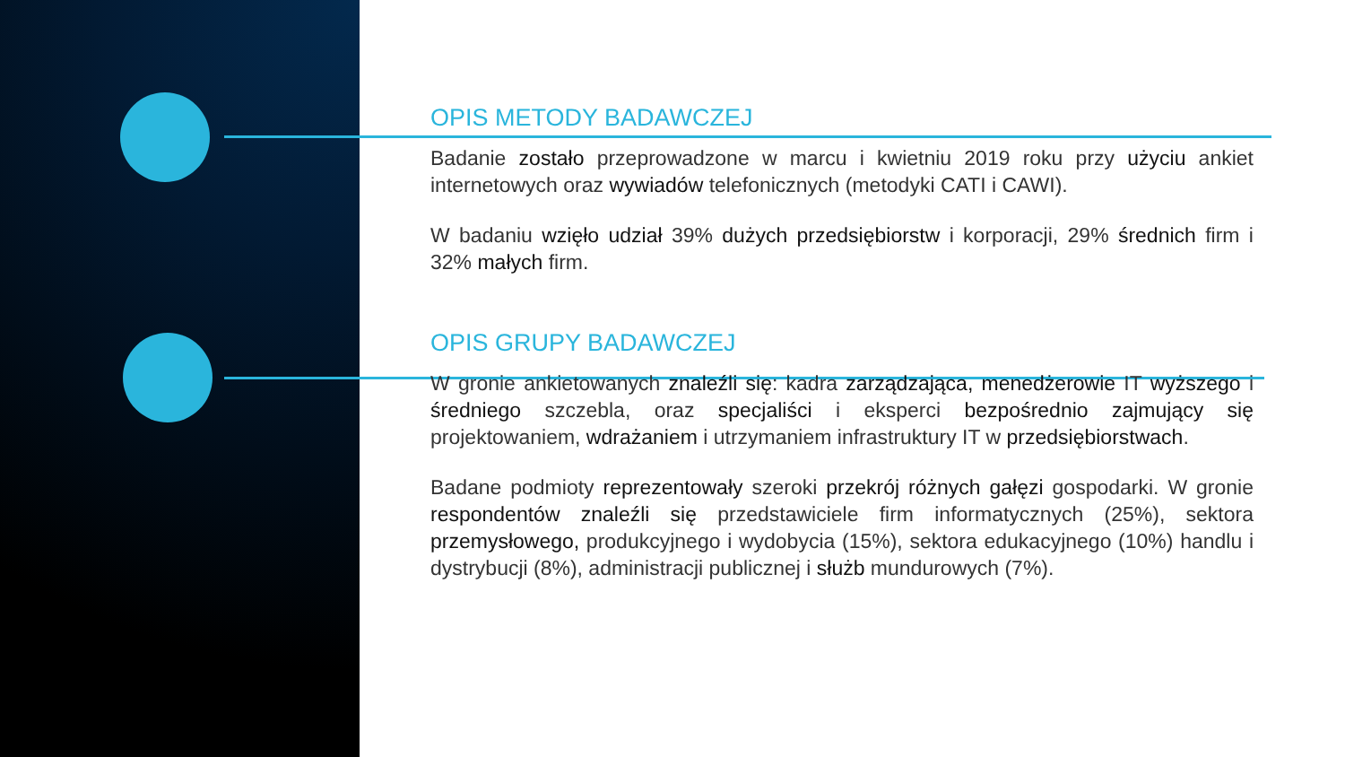OPIS METODY BADAWCZEJ
Badanie zostało przeprowadzone w marcu i kwietniu 2019 roku przy użyciu ankiet internetowych oraz wywiadów telefonicznych (metodyki CATI i CAWI).
W badaniu wzięło udział 39% dużych przedsiębiorstw i korporacji, 29% średnich firm i 32% małych firm.
OPIS GRUPY BADAWCZEJ
W gronie ankietowanych znaleźli się: kadra zarządzająca, menedżerowie IT wyższego i średniego szczebla, oraz specjaliści i eksperci bezpośrednio zajmujący się projektowaniem, wdrażaniem i utrzymaniem infrastruktury IT w przedsiębiorstwach.
Badane podmioty reprezentowały szeroki przekrój różnych gałęzi gospodarki. W gronie respondentów znaleźli się przedstawiciele firm informatycznych (25%), sektora przemysłowego, produkcyjnego i wydobycia (15%), sektora edukacyjnego (10%) handlu i dystrybucji (8%), administracji publicznej i służb mundurowych (7%).